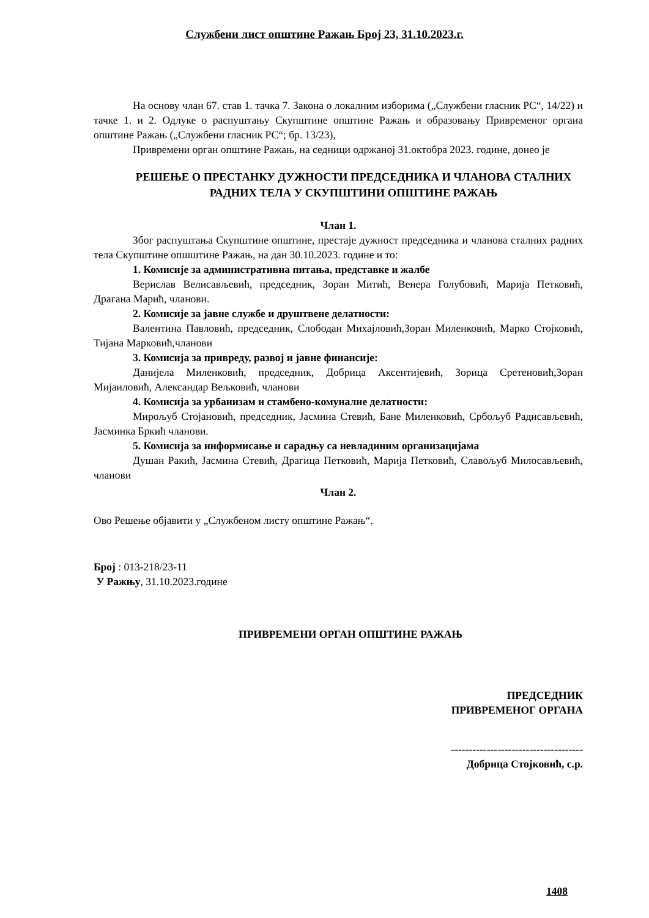Службени лист општине Ражањ Број 23, 31.10.2023.г.
На основу члан 67. став 1. тачка 7. Закона о локалним изборима („Службени гласник РС“, 14/22) и тачке 1. и 2. Одлуке о распуштању Скупштине општине Ражањ и образовању Привременог органа општине Ражањ („Службени гласник РС“; бр. 13/23),
Привремени орган општине Ражањ, на седници одржаној 31.октобра 2023. године, донео је
РЕШЕЊЕ О ПРЕСТАНКУ ДУЖНОСТИ ПРЕДСЕДНИКА И ЧЛАНОВА СТАЛНИХ РАДНИХ ТЕЛА У СКУПШТИНИ ОПШТИНЕ РАЖАЊ
Члан 1.
Због распуштања Скупштине општине, престаје дужност председника и чланова сталних радних тела Скупштине опшштине Ражањ, на дан 30.10.2023. године и то:
1. Комисије за административна питања, представке и жалбе
Верислав Велисављевић, председник, Зоран Митић, Венера Голубовић, Марија Петковић, Драгана Марић, чланови.
2. Комисије за јавне службе и друштвене делатности:
Валентина Павловић, председник, Слободан Михајловић,Зоран Миленковић, Марко Стојковић, Тијана Марковић,чланови
3. Комисија за привреду, развој и јавне финансије:
Данијела Миленковић, председник, Добрица Аксентијевић, Зорица Сретеновић,Зоран Мијаиловић, Александар Вељковић, чланови
4. Комисија за урбанизам и стамбено-комуналне делатности:
Мирољуб Стојановић, председник, Јасмина Стевић, Бане Миленковић, Србољуб Радисављевић, Јасминка Бркић чланови.
5. Комисија за информисање и сарадњу са невладиним организацијама
Душан Ракић, Јасмина Стевић, Драгица Петковић, Марија Петковић, Славољуб Милосављевић, чланови
Члан 2.
Ово Решење објавити у „Службеном листу општине Ражањ“.
Број : 013-218/23-11
У Ражњу, 31.10.2023.године
ПРИВРЕМЕНИ ОРГАН ОПШТИНЕ РАЖАЊ
ПРЕДСЕДНИК
ПРИВРЕМЕНОГ ОРГАНА
-------------------------------------
Добрица Стојковић, с.р.
1408